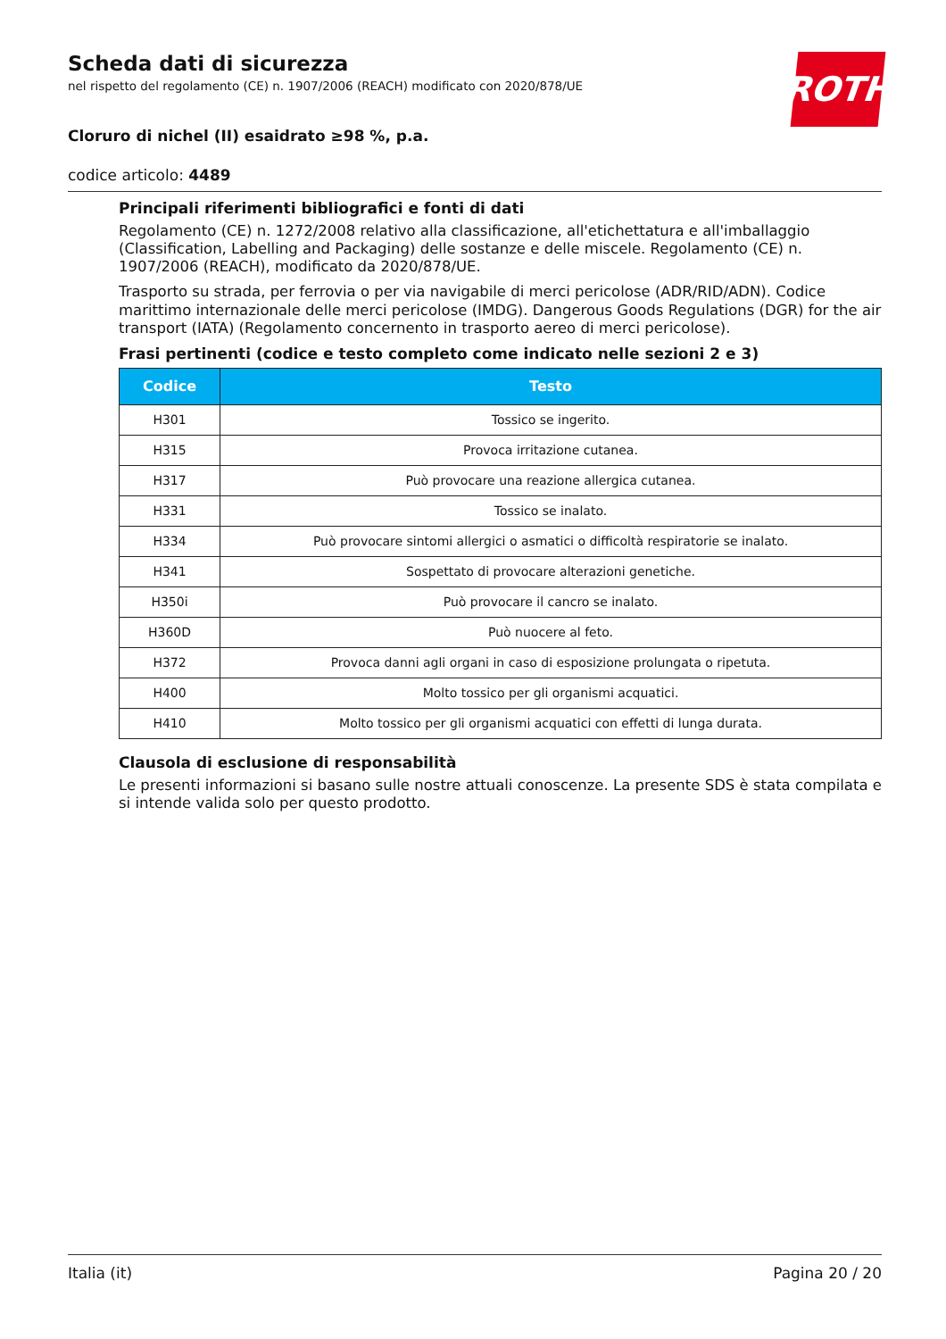ROTH
Scheda dati di sicurezza
nel rispetto del regolamento (CE) n. 1907/2006 (REACH) modificato con 2020/878/UE
Cloruro di nichel (II) esaidrato ≥98 %, p.a.
codice articolo: 4489
Principali riferimenti bibliografici e fonti di dati
Regolamento (CE) n. 1272/2008 relativo alla classificazione, all'etichettatura e all'imballaggio (Classification, Labelling and Packaging) delle sostanze e delle miscele. Regolamento (CE) n. 1907/2006 (REACH), modificato da 2020/878/UE.
Trasporto su strada, per ferrovia o per via navigabile di merci pericolose (ADR/RID/ADN). Codice marittimo internazionale delle merci pericolose (IMDG). Dangerous Goods Regulations (DGR) for the air transport (IATA) (Regolamento concernento in trasporto aereo di merci pericolose).
Frasi pertinenti (codice e testo completo come indicato nelle sezioni 2 e 3)
| Codice | Testo |
| --- | --- |
| H301 | Tossico se ingerito. |
| H315 | Provoca irritazione cutanea. |
| H317 | Può provocare una reazione allergica cutanea. |
| H331 | Tossico se inalato. |
| H334 | Può provocare sintomi allergici o asmatici o difficoltà respiratorie se inalato. |
| H341 | Sospettato di provocare alterazioni genetiche. |
| H350i | Può provocare il cancro se inalato. |
| H360D | Può nuocere al feto. |
| H372 | Provoca danni agli organi in caso di esposizione prolungata o ripetuta. |
| H400 | Molto tossico per gli organismi acquatici. |
| H410 | Molto tossico per gli organismi acquatici con effetti di lunga durata. |
Clausola di esclusione di responsabilità
Le presenti informazioni si basano sulle nostre attuali conoscenze. La presente SDS è stata compilata e si intende valida solo per questo prodotto.
Italia (it) Pagina 20 / 20